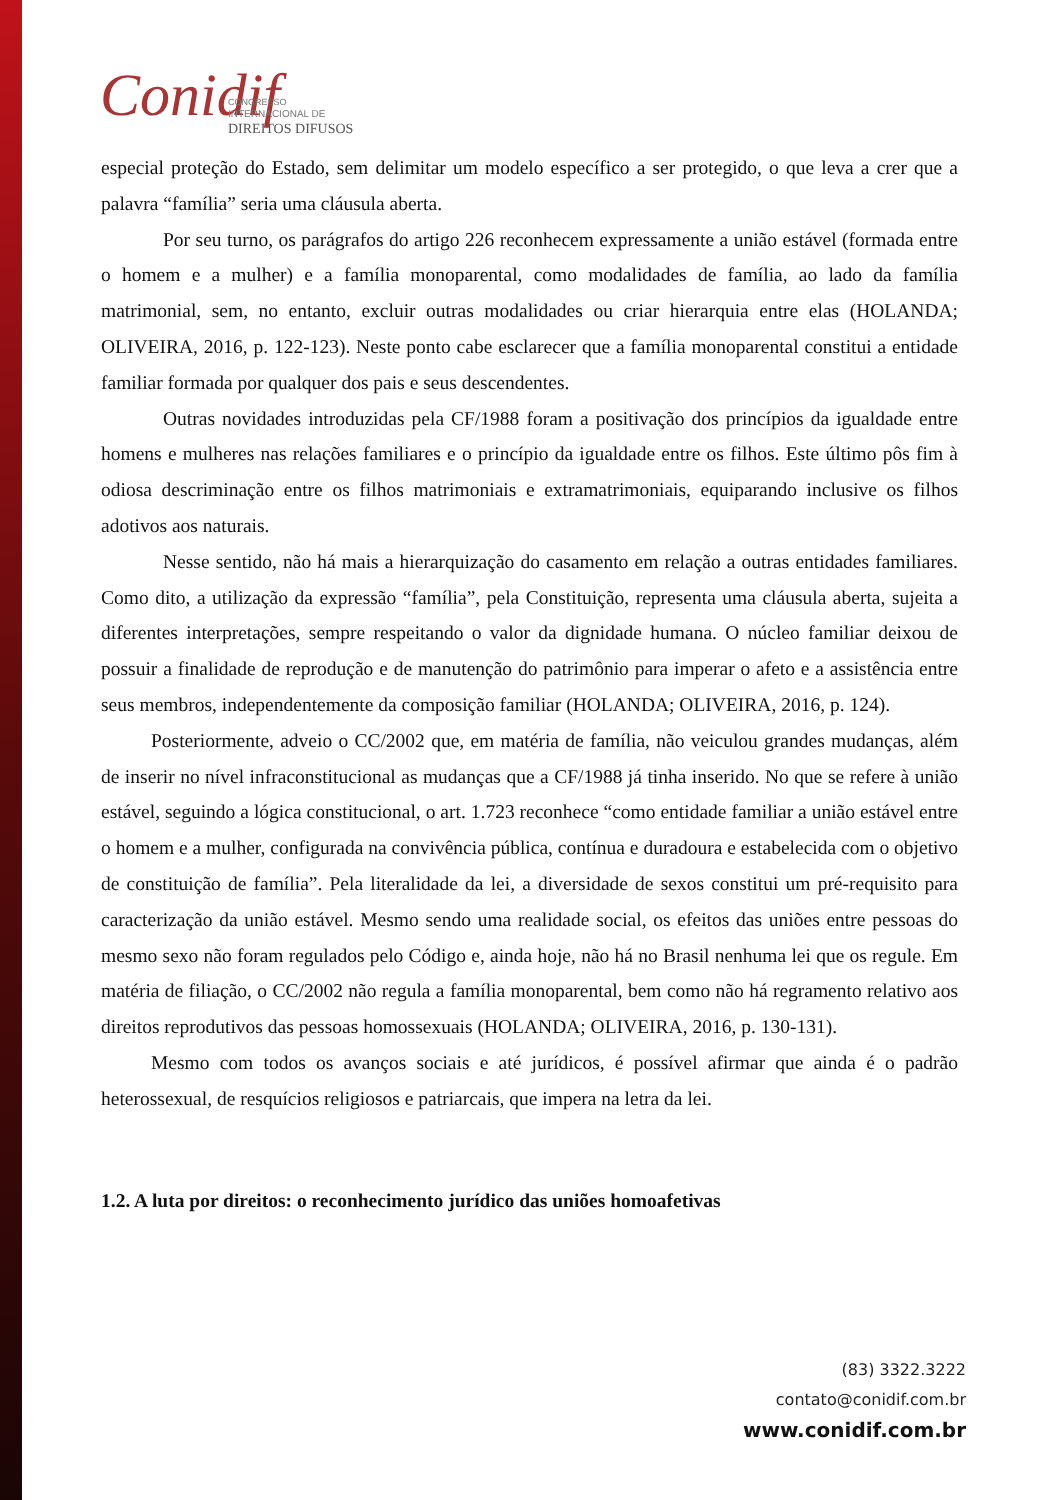Conidif
CONGRESSO
INTERNACIONAL DE
DIREITOS DIFUSOS
especial proteção do Estado, sem delimitar um modelo específico a ser protegido, o que leva a crer que a palavra “família” seria uma cláusula aberta.
Por seu turno, os parágrafos do artigo 226 reconhecem expressamente a união estável (formada entre o homem e a mulher) e a família monoparental, como modalidades de família, ao lado da família matrimonial, sem, no entanto, excluir outras modalidades ou criar hierarquia entre elas (HOLANDA; OLIVEIRA, 2016, p. 122-123). Neste ponto cabe esclarecer que a família monoparental constitui a entidade familiar formada por qualquer dos pais e seus descendentes.
Outras novidades introduzidas pela CF/1988 foram a positivação dos princípios da igualdade entre homens e mulheres nas relações familiares e o princípio da igualdade entre os filhos. Este último pôs fim à odiosa descriminação entre os filhos matrimoniais e extramatrimoniais, equiparando inclusive os filhos adotivos aos naturais.
Nesse sentido, não há mais a hierarquização do casamento em relação a outras entidades familiares. Como dito, a utilização da expressão “família”, pela Constituição, representa uma cláusula aberta, sujeita a diferentes interpretações, sempre respeitando o valor da dignidade humana. O núcleo familiar deixou de possuir a finalidade de reprodução e de manutenção do patrimônio para imperar o afeto e a assistência entre seus membros, independentemente da composição familiar (HOLANDA; OLIVEIRA, 2016, p. 124).
Posteriormente, adveio o CC/2002 que, em matéria de família, não veiculou grandes mudanças, além de inserir no nível infraconstitucional as mudanças que a CF/1988 já tinha inserido. No que se refere à união estável, seguindo a lógica constitucional, o art. 1.723 reconhece “como entidade familiar a união estável entre o homem e a mulher, configurada na convivência pública, contínua e duradoura e estabelecida com o objetivo de constituição de família”. Pela literalidade da lei, a diversidade de sexos constitui um pré-requisito para caracterização da união estável. Mesmo sendo uma realidade social, os efeitos das uniões entre pessoas do mesmo sexo não foram regulados pelo Código e, ainda hoje, não há no Brasil nenhuma lei que os regule. Em matéria de filiação, o CC/2002 não regula a família monoparental, bem como não há regramento relativo aos direitos reprodutivos das pessoas homossexuais (HOLANDA; OLIVEIRA, 2016, p. 130-131).
Mesmo com todos os avanços sociais e até jurídicos, é possível afirmar que ainda é o padrão heterossexual, de resquícios religiosos e patriarcais, que impera na letra da lei.
1.2. A luta por direitos: o reconhecimento jurídico das uniões homoafetivas
(83) 3322.3222
contato@conidif.com.br
www.conidif.com.br